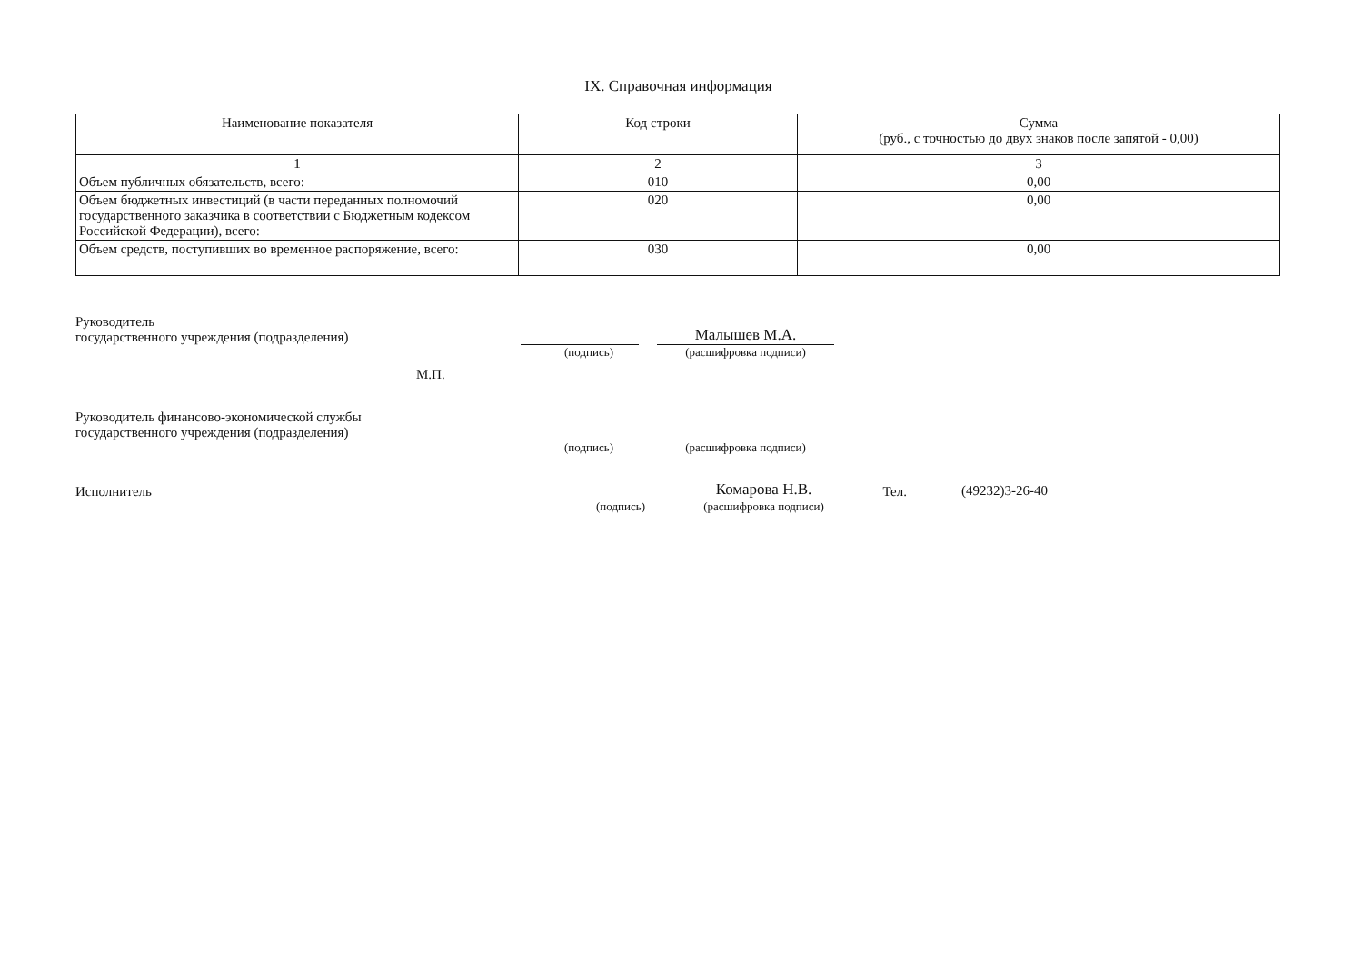IX. Справочная информация
| Наименование показателя | Код строки | Сумма (руб., с точностью до двух знаков после запятой - 0,00) |
| --- | --- | --- |
| 1 | 2 | 3 |
| Объем публичных обязательств, всего: | 010 | 0,00 |
| Объем бюджетных инвестиций (в части переданных полномочий государственного заказчика в соответствии с Бюджетным кодексом Российской Федерации), всего: | 020 | 0,00 |
| Объем средств, поступивших во временное распоряжение, всего: | 030 | 0,00 |
Руководитель
государственного учреждения (подразделения)
Малышев М.А.
(подпись)
(расшифровка подписи)
М.П.
Руководитель финансово-экономической службы
государственного учреждения (подразделения)
(подпись)
(расшифровка подписи)
Исполнитель
Комарова Н.В.
Тел.
(49232)3-26-40
(подпись)
(расшифровка подписи)